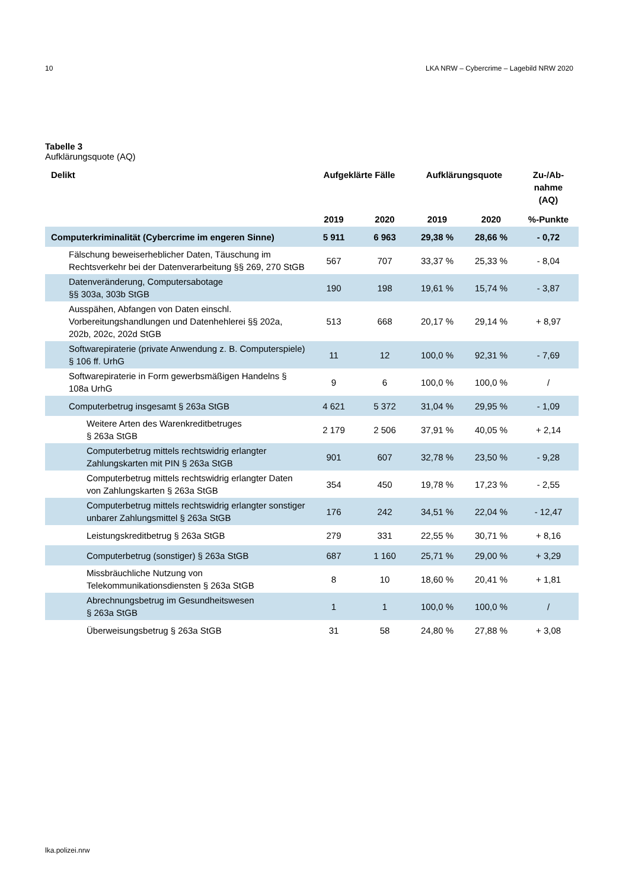10 LKA NRW – Cybercrime – Lagebild NRW 2020
Tabelle 3
Aufklärungsquote (AQ)
| Delikt | Aufgeklärte Fälle | | Aufklärungsquote | | Zu-/Ab- nahme (AQ) |
| --- | --- | --- | --- | --- | --- |
| | 2019 | 2020 | 2019 | 2020 | %-Punkte |
| Computerkriminalität (Cybercrime im engeren Sinne) | 5 911 | 6 963 | 29,38 % | 28,66 % | - 0,72 |
| Fälschung beweiserheblicher Daten, Täuschung im Rechtsverkehr bei der Datenverarbeitung §§ 269, 270 StGB | 567 | 707 | 33,37 % | 25,33 % | - 8,04 |
| Datenveränderung, Computersabotage §§ 303a, 303b StGB | 190 | 198 | 19,61 % | 15,74 % | - 3,87 |
| Ausspähen, Abfangen von Daten einschl. Vorbereitungshandlungen und Datenhehlerei §§ 202a, 202b, 202c, 202d StGB | 513 | 668 | 20,17 % | 29,14 % | + 8,97 |
| Softwarepiraterie (private Anwendung z. B. Computerspiele) § 106 ff. UrhG | 11 | 12 | 100,0 % | 92,31 % | - 7,69 |
| Softwarepiraterie in Form gewerbsmäßigen Handelns § 108a UrhG | 9 | 6 | 100,0 % | 100,0 % | / |
| Computerbetrug insgesamt § 263a StGB | 4 621 | 5 372 | 31,04 % | 29,95 % | - 1,09 |
| Weitere Arten des Warenkreditbetruges § 263a StGB | 2 179 | 2 506 | 37,91 % | 40,05 % | + 2,14 |
| Computerbetrug mittels rechtswidrig erlangter Zahlungskarten mit PIN § 263a StGB | 901 | 607 | 32,78 % | 23,50 % | - 9,28 |
| Computerbetrug mittels rechtswidrig erlangter Daten von Zahlungskarten § 263a StGB | 354 | 450 | 19,78 % | 17,23 % | - 2,55 |
| Computerbetrug mittels rechtswidrig erlangter sonstiger unbarer Zahlungsmittel § 263a StGB | 176 | 242 | 34,51 % | 22,04 % | - 12,47 |
| Leistungskreditbetrug § 263a StGB | 279 | 331 | 22,55 % | 30,71 % | + 8,16 |
| Computerbetrug (sonstiger) § 263a StGB | 687 | 1 160 | 25,71 % | 29,00 % | + 3,29 |
| Missbräuchliche Nutzung von Telekommunikationsdiensten § 263a StGB | 8 | 10 | 18,60 % | 20,41 % | + 1,81 |
| Abrechnungsbetrug im Gesundheitswesen § 263a StGB | 1 | 1 | 100,0 % | 100,0 % | / |
| Überweisungsbetrug § 263a StGB | 31 | 58 | 24,80 % | 27,88 % | + 3,08 |
lka.polizei.nrw